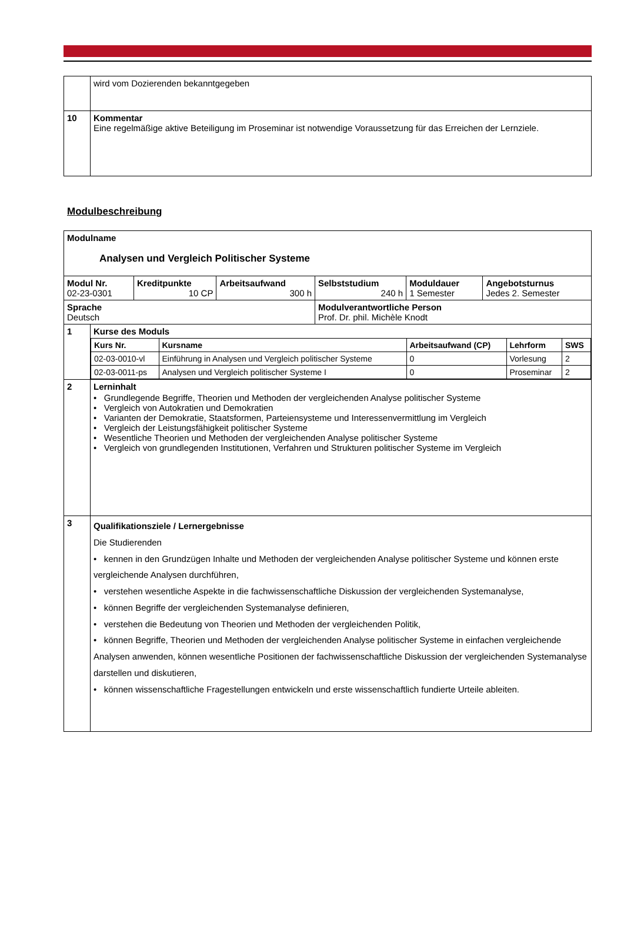| | wird vom Dozierenden bekanntgegeben |
| 10 | Kommentar Eine regelmäßige aktive Beteiligung im Proseminar ist notwendige Voraussetzung für das Erreichen der Lernziele. |
Modulbeschreibung
| Modulname Analysen und Vergleich Politischer Systeme | | | | | |
| Modul Nr. 02-23-0301 | Kreditpunkte 10 CP | Arbeitsaufwand 300 h | Selbststudium 240 h | Moduldauer 1 Semester | Angebotsturnus Jedes 2. Semester |
| Sprache Deutsch | | | Modulverantwortliche Person Prof. Dr. phil. Michèle Knodt | | |
| 1 | Kurse des Moduls / Kurs Nr. / Kursname / Arbeitsaufwand (CP) / Lehrform / SWS / / --- / --- / --- / --- / --- / / 02-03-0010-vl / Einführung in Analysen und Vergleich politischer Systeme / 0 / Vorlesung / 2 / / 02-03-0011-ps / Analysen und Vergleich politischer Systeme I / 0 / Proseminar / 2 / |
| 2 | Lerninhalt • Grundlegende Begriffe, Theorien und Methoden der vergleichenden Analyse politischer Systeme • Vergleich von Autokratien und Demokratien • Varianten der Demokratie, Staatsformen, Parteiensysteme und Interessenvermittlung im Vergleich • Vergleich der Leistungsfähigkeit politischer Systeme • Wesentliche Theorien und Methoden der vergleichenden Analyse politischer Systeme • Vergleich von grundlegenden Institutionen, Verfahren und Strukturen politischer Systeme im Vergleich |
| 3 | Qualifikationsziele / Lernergebnisse Die Studierenden • kennen in den Grundzügen Inhalte und Methoden der vergleichenden Analyse politischer Systeme und können erste vergleichende Analysen durchführen, • verstehen wesentliche Aspekte in die fachwissenschaftliche Diskussion der vergleichenden Systemanalyse, • können Begriffe der vergleichenden Systemanalyse definieren, • verstehen die Bedeutung von Theorien und Methoden der vergleichenden Politik, • können Begriffe, Theorien und Methoden der vergleichenden Analyse politischer Systeme in einfachen vergleichende Analysen anwenden, können wesentliche Positionen der fachwissenschaftliche Diskussion der vergleichenden Systemanalyse darstellen und diskutieren, • können wissenschaftliche Fragestellungen entwickeln und erste wissenschaftlich fundierte Urteile ableiten. |